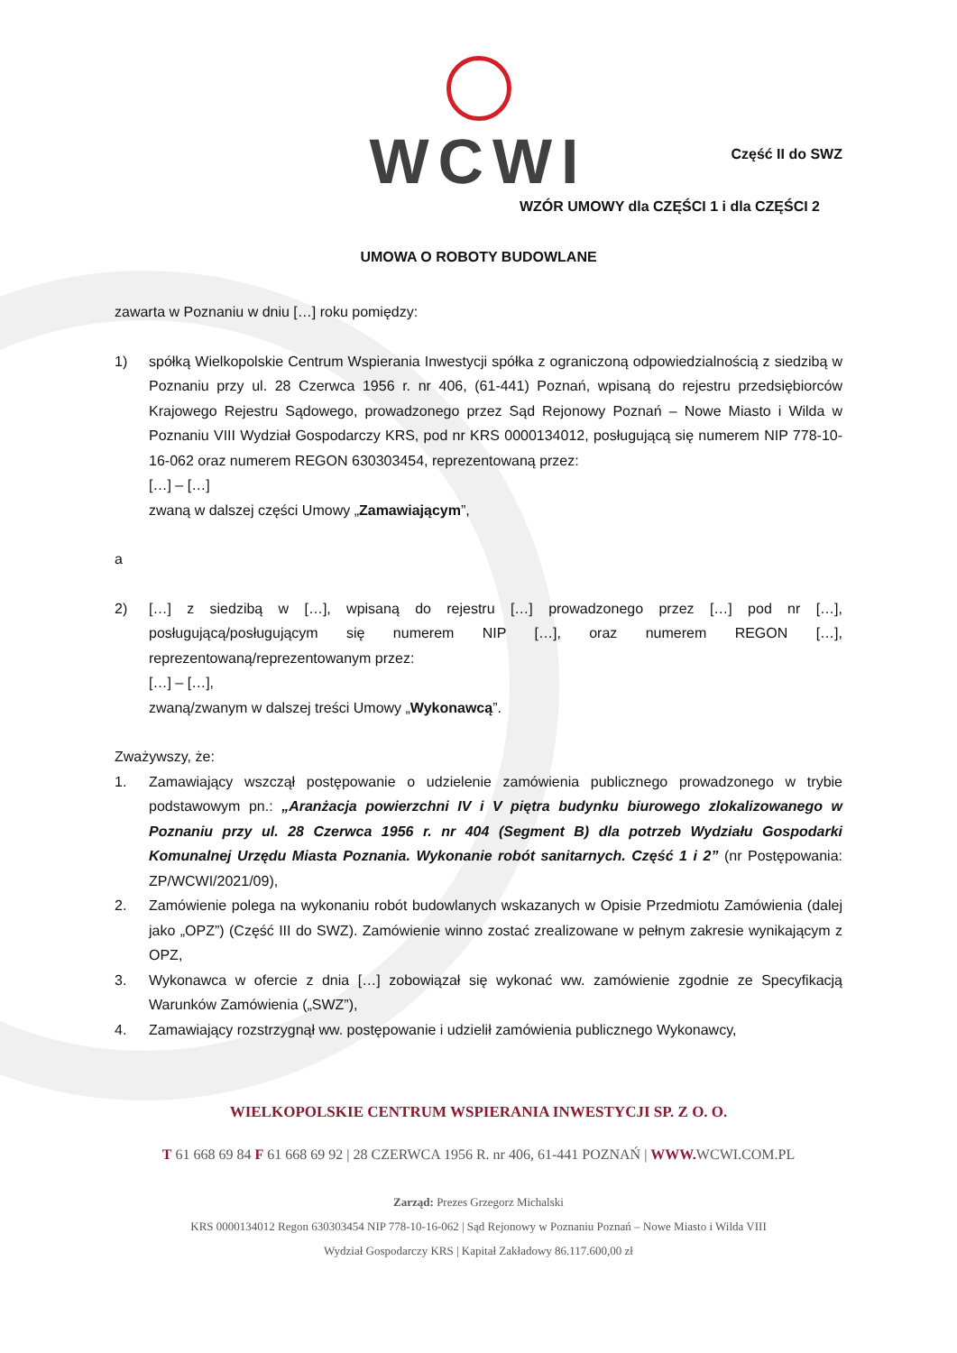WCWI
Część II do SWZ
WZÓR UMOWY dla CZĘŚCI 1 i dla CZĘŚCI 2
UMOWA O ROBOTY BUDOWLANE
zawarta w Poznaniu w dniu […] roku pomiędzy:
1) spółką Wielkopolskie Centrum Wspierania Inwestycji spółka z ograniczoną odpowiedzialnością z siedzibą w Poznaniu przy ul. 28 Czerwca 1956 r. nr 406, (61-441) Poznań, wpisaną do rejestru przedsiębiorców Krajowego Rejestru Sądowego, prowadzonego przez Sąd Rejonowy Poznań – Nowe Miasto i Wilda w Poznaniu VIII Wydział Gospodarczy KRS, pod nr KRS 0000134012, posługującą się numerem NIP 778-10-16-062 oraz numerem REGON 630303454, reprezentowaną przez:
[…] – […]
zwaną w dalszej części Umowy „Zamawiającym”,
a
2) […] z siedzibą w […], wpisaną do rejestru […] prowadzonego przez […] pod nr […], posługującą/posługującym się numerem NIP […], oraz numerem REGON […], reprezentowaną/reprezentowanym przez:
[…] – […],
zwaną/zwanym w dalszej treści Umowy „Wykonawcą”.
Zważywszy, że:
1. Zamawiający wszczął postępowanie o udzielenie zamówienia publicznego prowadzonego w trybie podstawowym pn.: „Aranżacja powierzchni IV i V piętra budynku biurowego zlokalizowanego w Poznaniu przy ul. 28 Czerwca 1956 r. nr 404 (Segment B) dla potrzeb Wydziału Gospodarki Komunalnej Urzędu Miasta Poznania. Wykonanie robót sanitarnych. Część 1 i 2” (nr Postępowania: ZP/WCWI/2021/09),
2. Zamówienie polega na wykonaniu robót budowlanych wskazanych w Opisie Przedmiotu Zamówienia (dalej jako „OPZ”) (Część III do SWZ). Zamówienie winno zostać zrealizowane w pełnym zakresie wynikającym z OPZ,
3. Wykonawca w ofercie z dnia […] zobowiązał się wykonać ww. zamówienie zgodnie ze Specyfikacją Warunków Zamówienia („SWZ”),
4. Zamawiający rozstrzygnął ww. postępowanie i udzielił zamówienia publicznego Wykonawcy,
WIELKOPOLSKIE CENTRUM WSPIERANIA INWESTYCJI SP. Z O. O.
T 61 668 69 84 F 61 668 69 92 | 28 CZERWCA 1956 R. nr 406, 61-441 POZNAŃ | WWW. WCWI.COM.PL
Zarząd: Prezes Grzegorz Michalski
KRS 0000134012 Regon 630303454 NIP 778-10-16-062 | Sąd Rejonowy w Poznaniu Poznań – Nowe Miasto i Wilda VIII
Wydział Gospodarczy KRS | Kapitał Zakładowy 86.117.600,00 zł